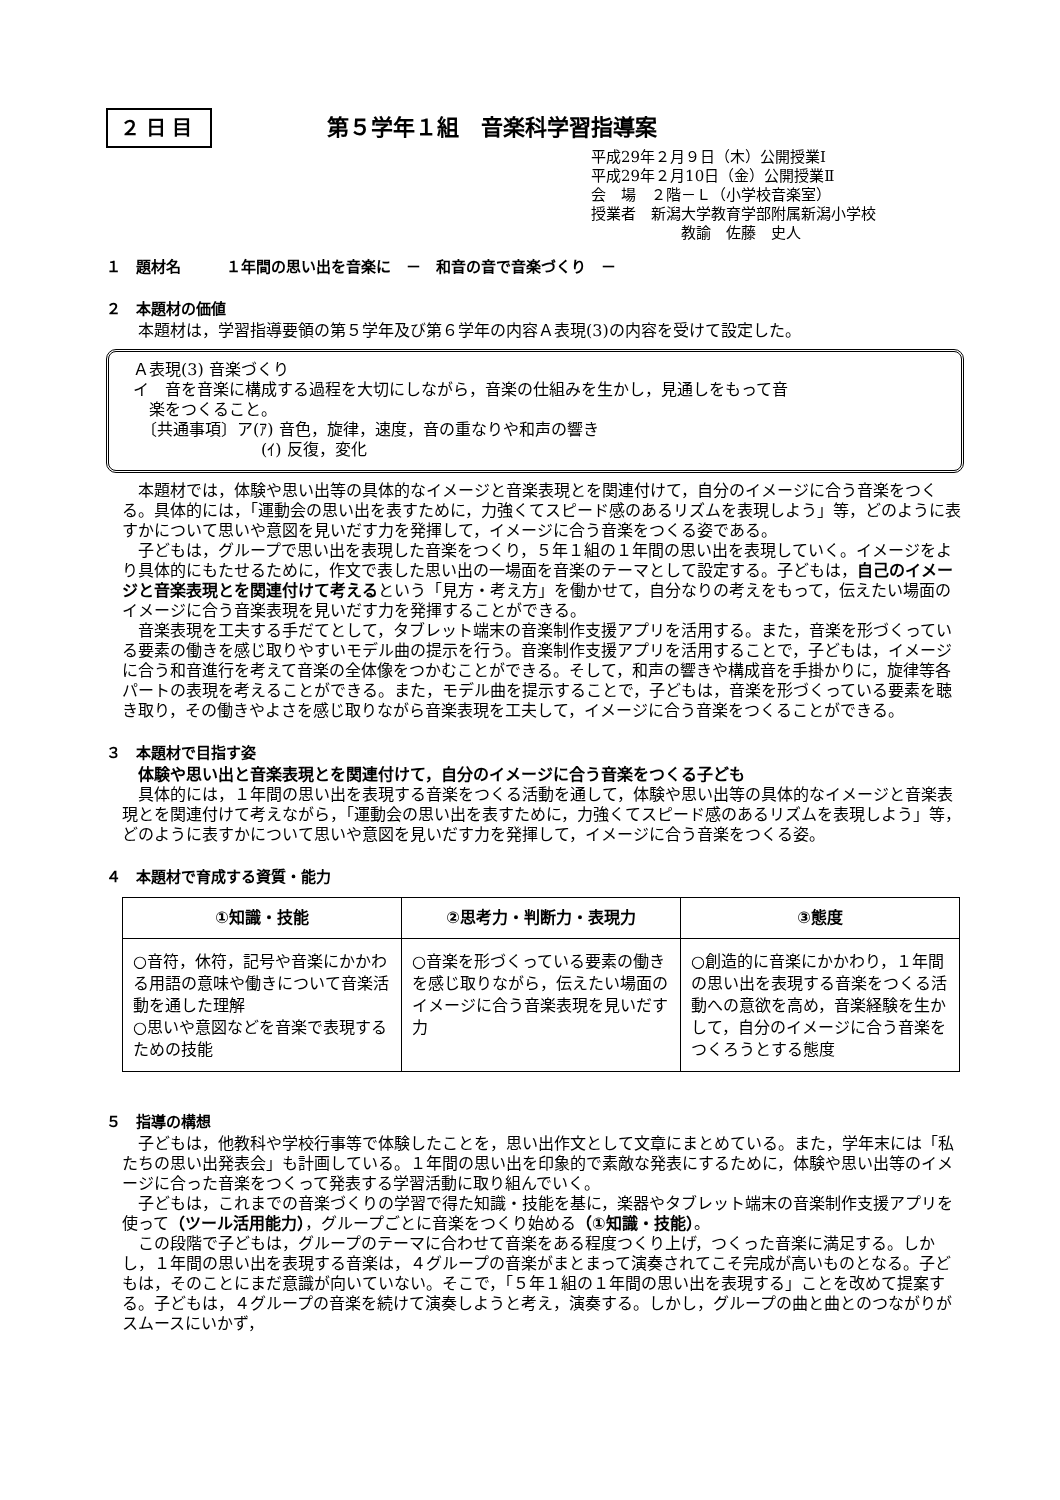２日目
第５学年１組　音楽科学習指導案
平成29年２月９日（木）公開授業Ⅰ
平成29年２月10日（金）公開授業Ⅱ
会　場　２階－Ｌ（小学校音楽室）
授業者　新潟大学教育学部附属新潟小学校
　　　　　　教諭　佐藤　史人
１　題材名　　　１年間の思い出を音楽に　－　和音の音で音楽づくり　－
２　本題材の価値
本題材は，学習指導要領の第５学年及び第６学年の内容Ａ表現(3)の内容を受けて設定した。
Ａ表現(3) 音楽づくり
イ　音を音楽に構成する過程を大切にしながら，音楽の仕組みを生かし，見通しをもって音
　楽をつくること。
　〔共通事項〕ア(ｱ) 音色，旋律，速度，音の重なりや和声の響き
　　　　　　　　(ｲ) 反復，変化
本題材では，体験や思い出等の具体的なイメージと音楽表現とを関連付けて，自分のイメージに合う音楽をつくる。具体的には，「運動会の思い出を表すために，力強くてスピード感のあるリズムを表現しよう」等，どのように表すかについて思いや意図を見いだす力を発揮して，イメージに合う音楽をつくる姿である。
子どもは，グループで思い出を表現した音楽をつくり，５年１組の１年間の思い出を表現していく。イメージをより具体的にもたせるために，作文で表した思い出の一場面を音楽のテーマとして設定する。子どもは，自己のイメージと音楽表現とを関連付けて考えるという「見方・考え方」を働かせて，自分なりの考えをもって，伝えたい場面のイメージに合う音楽表現を見いだす力を発揮することができる。
音楽表現を工夫する手だてとして，タブレット端末の音楽制作支援アプリを活用する。また，音楽を形づくっている要素の働きを感じ取りやすいモデル曲の提示を行う。音楽制作支援アプリを活用することで，子どもは，イメージに合う和音進行を考えて音楽の全体像をつかむことができる。そして，和声の響きや構成音を手掛かりに，旋律等各パートの表現を考えることができる。また，モデル曲を提示することで，子どもは，音楽を形づくっている要素を聴き取り，その働きやよさを感じ取りながら音楽表現を工夫して，イメージに合う音楽をつくることができる。
３　本題材で目指す姿
体験や思い出と音楽表現とを関連付けて，自分のイメージに合う音楽をつくる子ども
具体的には，１年間の思い出を表現する音楽をつくる活動を通して，体験や思い出等の具体的なイメージと音楽表現とを関連付けて考えながら，「運動会の思い出を表すために，力強くてスピード感のあるリズムを表現しよう」等，どのように表すかについて思いや意図を見いだす力を発揮して，イメージに合う音楽をつくる姿。
４　本題材で育成する資質・能力
| ①知識・技能 | ②思考力・判断力・表現力 | ③態度 |
| --- | --- | --- |
| ○音符，休符，記号や音楽にかかわる用語の意味や働きについて音楽活動を通した理解 ○思いや意図などを音楽で表現するための技能 | ○音楽を形づくっている要素の働きを感じ取りながら，伝えたい場面のイメージに合う音楽表現を見いだす力 | ○創造的に音楽にかかわり，１年間の思い出を表現する音楽をつくる活動への意欲を高め，音楽経験を生かして，自分のイメージに合う音楽をつくろうとする態度 |
５　指導の構想
子どもは，他教科や学校行事等で体験したことを，思い出作文として文章にまとめている。また，学年末には「私たちの思い出発表会」も計画している。１年間の思い出を印象的で素敵な発表にするために，体験や思い出等のイメージに合った音楽をつくって発表する学習活動に取り組んでいく。
子どもは，これまでの音楽づくりの学習で得た知識・技能を基に，楽器やタブレット端末の音楽制作支援アプリを使って（ツール活用能力），グループごとに音楽をつくり始める（①知識・技能）。
この段階で子どもは，グループのテーマに合わせて音楽をある程度つくり上げ，つくった音楽に満足する。しかし，１年間の思い出を表現する音楽は，４グループの音楽がまとまって演奏されてこそ完成が高いものとなる。子どもは，そのことにまだ意識が向いていない。そこで，「５年１組の１年間の思い出を表現する」ことを改めて提案する。子どもは，４グループの音楽を続けて演奏しようと考え，演奏する。しかし，グループの曲と曲とのつながりがスムースにいかず，